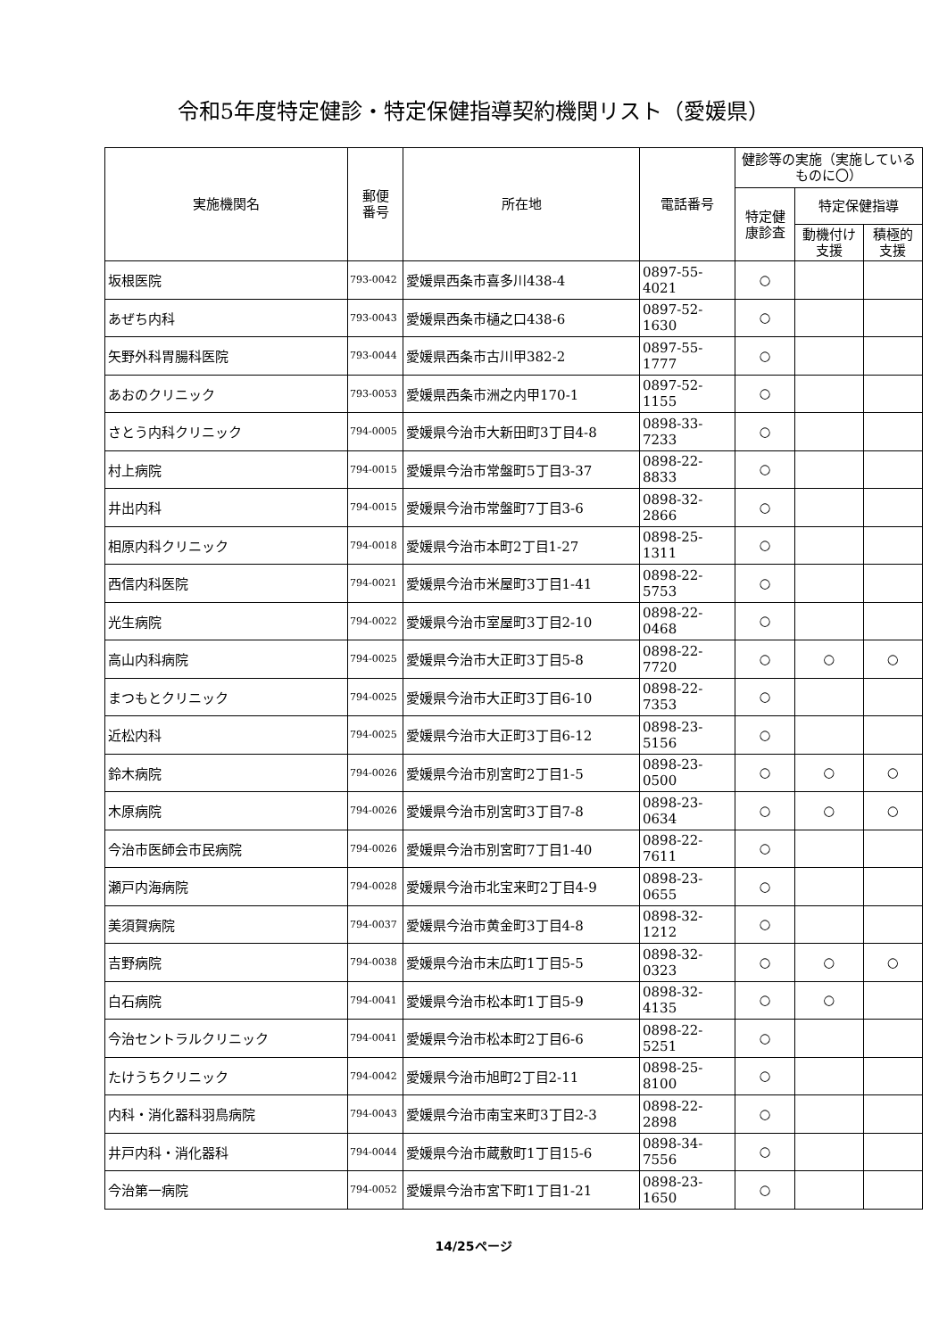令和5年度特定健診・特定保健指導契約機関リスト（愛媛県）
| 実施機関名 | 郵便 番号 | 所在地 | 電話番号 | 健診等の実施（実施しているものに〇） | | |
| --- | --- | --- | --- | --- | --- | --- |
| | | | | 特定健 康診査 | 特定保健指導 | |
| | | | | | 動機付け支援 | 積極的支援 |
| 坂根医院 | 793-0042 | 愛媛県西条市喜多川438-4 | 0897-55-4021 | ○ | | |
| あぜち内科 | 793-0043 | 愛媛県西条市樋之口438-6 | 0897-52-1630 | ○ | | |
| 矢野外科胃腸科医院 | 793-0044 | 愛媛県西条市古川甲382-2 | 0897-55-1777 | ○ | | |
| あおのクリニック | 793-0053 | 愛媛県西条市洲之内甲170-1 | 0897-52-1155 | ○ | | |
| さとう内科クリニック | 794-0005 | 愛媛県今治市大新田町3丁目4-8 | 0898-33-7233 | ○ | | |
| 村上病院 | 794-0015 | 愛媛県今治市常盤町5丁目3-37 | 0898-22-8833 | ○ | | |
| 井出内科 | 794-0015 | 愛媛県今治市常盤町7丁目3-6 | 0898-32-2866 | ○ | | |
| 相原内科クリニック | 794-0018 | 愛媛県今治市本町2丁目1-27 | 0898-25-1311 | ○ | | |
| 西信内科医院 | 794-0021 | 愛媛県今治市米屋町3丁目1-41 | 0898-22-5753 | ○ | | |
| 光生病院 | 794-0022 | 愛媛県今治市室屋町3丁目2-10 | 0898-22-0468 | ○ | | |
| 高山内科病院 | 794-0025 | 愛媛県今治市大正町3丁目5-8 | 0898-22-7720 | ○ | ○ | ○ |
| まつもとクリニック | 794-0025 | 愛媛県今治市大正町3丁目6-10 | 0898-22-7353 | ○ | | |
| 近松内科 | 794-0025 | 愛媛県今治市大正町3丁目6-12 | 0898-23-5156 | ○ | | |
| 鈴木病院 | 794-0026 | 愛媛県今治市別宮町2丁目1-5 | 0898-23-0500 | ○ | ○ | ○ |
| 木原病院 | 794-0026 | 愛媛県今治市別宮町3丁目7-8 | 0898-23-0634 | ○ | ○ | ○ |
| 今治市医師会市民病院 | 794-0026 | 愛媛県今治市別宮町7丁目1-40 | 0898-22-7611 | ○ | | |
| 瀬戸内海病院 | 794-0028 | 愛媛県今治市北宝来町2丁目4-9 | 0898-23-0655 | ○ | | |
| 美須賀病院 | 794-0037 | 愛媛県今治市黄金町3丁目4-8 | 0898-32-1212 | ○ | | |
| 吉野病院 | 794-0038 | 愛媛県今治市末広町1丁目5-5 | 0898-32-0323 | ○ | ○ | ○ |
| 白石病院 | 794-0041 | 愛媛県今治市松本町1丁目5-9 | 0898-32-4135 | ○ | ○ | |
| 今治セントラルクリニック | 794-0041 | 愛媛県今治市松本町2丁目6-6 | 0898-22-5251 | ○ | | |
| たけうちクリニック | 794-0042 | 愛媛県今治市旭町2丁目2-11 | 0898-25-8100 | ○ | | |
| 内科・消化器科羽鳥病院 | 794-0043 | 愛媛県今治市南宝来町3丁目2-3 | 0898-22-2898 | ○ | | |
| 井戸内科・消化器科 | 794-0044 | 愛媛県今治市蔵敷町1丁目15-6 | 0898-34-7556 | ○ | | |
| 今治第一病院 | 794-0052 | 愛媛県今治市宮下町1丁目1-21 | 0898-23-1650 | ○ | | |
14/25ページ